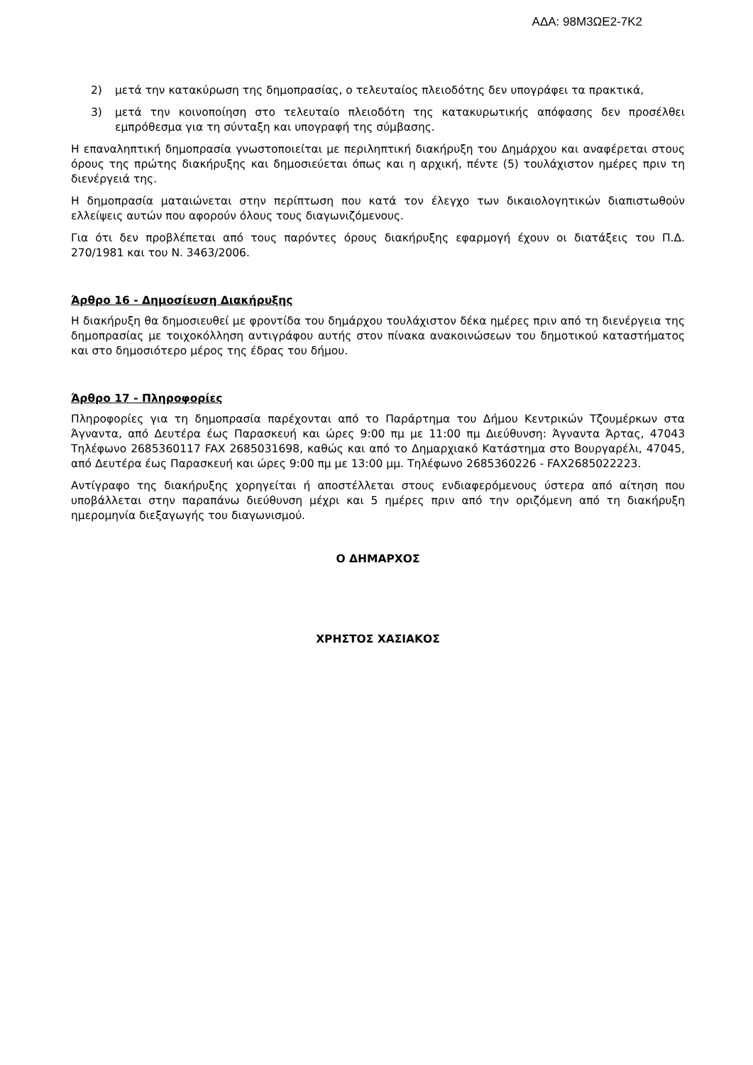ΑΔΑ: 98Μ3ΩΕ2-7Κ2
2) μετά την κατακύρωση της δημοπρασίας, ο τελευταίος πλειοδότης δεν υπογράφει τα πρακτικά,
3) μετά την κοινοποίηση στο τελευταίο πλειοδότη της κατακυρωτικής απόφασης δεν προσέλθει εμπρόθεσμα για τη σύνταξη και υπογραφή της σύμβασης.
Η επαναληπτική δημοπρασία γνωστοποιείται με περιληπτική διακήρυξη του Δημάρχου και αναφέρεται στους όρους της πρώτης διακήρυξης και δημοσιεύεται όπως και η αρχική, πέντε (5) τουλάχιστον ημέρες πριν τη διενέργειά της.
Η δημοπρασία ματαιώνεται στην περίπτωση που κατά τον έλεγχο των δικαιολογητικών διαπιστωθούν ελλείψεις αυτών που αφορούν όλους τους διαγωνιζόμενους.
Για ότι δεν προβλέπεται από τους παρόντες όρους διακήρυξης εφαρμογή έχουν οι διατάξεις του Π.Δ. 270/1981 και του Ν. 3463/2006.
Άρθρο 16 - Δημοσίευση Διακήρυξης
Η διακήρυξη θα δημοσιευθεί με φροντίδα του δημάρχου τουλάχιστον δέκα ημέρες πριν από τη διενέργεια της δημοπρασίας με τοιχοκόλληση αντιγράφου αυτής στον πίνακα ανακοινώσεων του δημοτικού καταστήματος και στο δημοσιότερο μέρος της έδρας του δήμου.
Άρθρο 17 - Πληροφορίες
Πληροφορίες για τη δημοπρασία παρέχονται από το Παράρτημα του Δήμου Κεντρικών Τζουμέρκων στα Άγναντα, από Δευτέρα έως Παρασκευή και ώρες 9:00 πμ με 11:00 πμ Διεύθυνση: Άγναντα Άρτας, 47043 Τηλέφωνο 2685360117 FAX 2685031698, καθώς και από το Δημαρχιακό Κατάστημα στο Βουργαρέλι, 47045, από Δευτέρα έως Παρασκευή και ώρες 9:00 πμ με 13:00 μμ. Τηλέφωνο 2685360226 - FAX2685022223.
Αντίγραφο της διακήρυξης χορηγείται ή αποστέλλεται στους ενδιαφερόμενους ύστερα από αίτηση που υποβάλλεται στην παραπάνω διεύθυνση μέχρι και 5 ημέρες πριν από την οριζόμενη από τη διακήρυξη ημερομηνία διεξαγωγής του διαγωνισμού.
Ο ΔΗΜΑΡΧΟΣ
ΧΡΗΣΤΟΣ ΧΑΣΙΑΚΟΣ